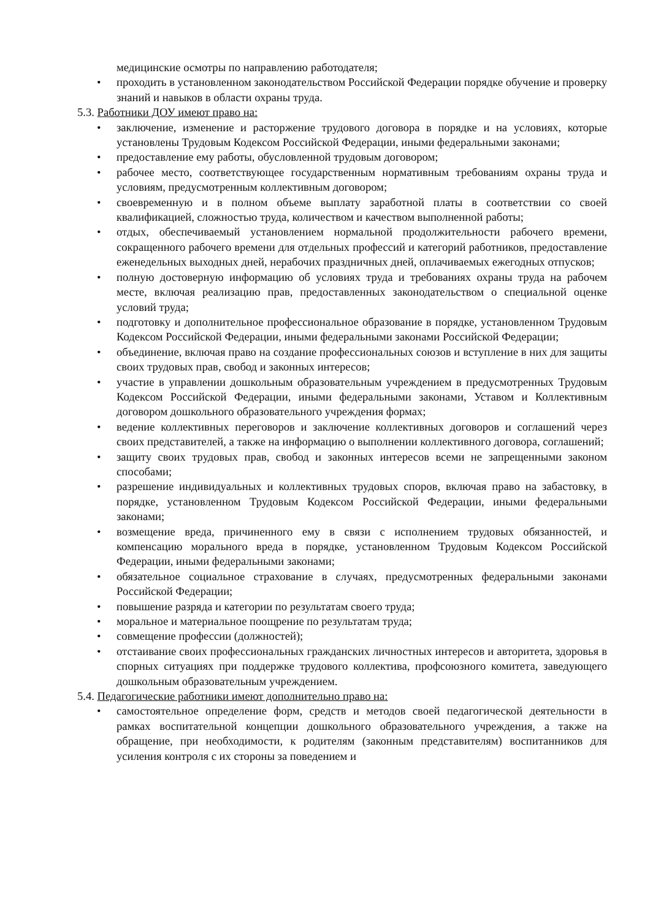медицинские осмотры по направлению работодателя;
• проходить в установленном законодательством Российской Федерации порядке обучение и проверку знаний и навыков в области охраны труда.
5.3. Работники ДОУ имеют право на:
• заключение, изменение и расторжение трудового договора в порядке и на условиях, которые установлены Трудовым Кодексом Российской Федерации, иными федеральными законами;
• предоставление ему работы, обусловленной трудовым договором;
• рабочее место, соответствующее государственным нормативным требованиям охраны труда и условиям, предусмотренным коллективным договором;
• своевременную и в полном объеме выплату заработной платы в соответствии со своей квалификацией, сложностью труда, количеством и качеством выполненной работы;
• отдых, обеспечиваемый установлением нормальной продолжительности рабочего времени, сокращенного рабочего времени для отдельных профессий и категорий работников, предоставление еженедельных выходных дней, нерабочих праздничных дней, оплачиваемых ежегодных отпусков;
• полную достоверную информацию об условиях труда и требованиях охраны труда на рабочем месте, включая реализацию прав, предоставленных законодательством о специальной оценке условий труда;
• подготовку и дополнительное профессиональное образование в порядке, установленном Трудовым Кодексом Российской Федерации, иными федеральными законами Российской Федерации;
• объединение, включая право на создание профессиональных союзов и вступление в них для защиты своих трудовых прав, свобод и законных интересов;
• участие в управлении дошкольным образовательным учреждением в предусмотренных Трудовым Кодексом Российской Федерации, иными федеральными законами, Уставом и Коллективным договором дошкольного образовательного учреждения формах;
• ведение коллективных переговоров и заключение коллективных договоров и соглашений через своих представителей, а также на информацию о выполнении коллективного договора, соглашений;
• защиту своих трудовых прав, свобод и законных интересов всеми не запрещенными законом способами;
• разрешение индивидуальных и коллективных трудовых споров, включая право на забастовку, в порядке, установленном Трудовым Кодексом Российской Федерации, иными федеральными законами;
• возмещение вреда, причиненного ему в связи с исполнением трудовых обязанностей, и компенсацию морального вреда в порядке, установленном Трудовым Кодексом Российской Федерации, иными федеральными законами;
• обязательное социальное страхование в случаях, предусмотренных федеральными законами Российской Федерации;
• повышение разряда и категории по результатам своего труда;
• моральное и материальное поощрение по результатам труда;
• совмещение профессии (должностей);
• отстаивание своих профессиональных гражданских личностных интересов и авторитета, здоровья в спорных ситуациях при поддержке трудового коллектива, профсоюзного комитета, заведующего дошкольным образовательным учреждением.
5.4. Педагогические работники имеют дополнительно право на:
• самостоятельное определение форм, средств и методов своей педагогической деятельности в рамках воспитательной концепции дошкольного образовательного учреждения, а также на обращение, при необходимости, к родителям (законным представителям) воспитанников для усиления контроля с их стороны за поведением и